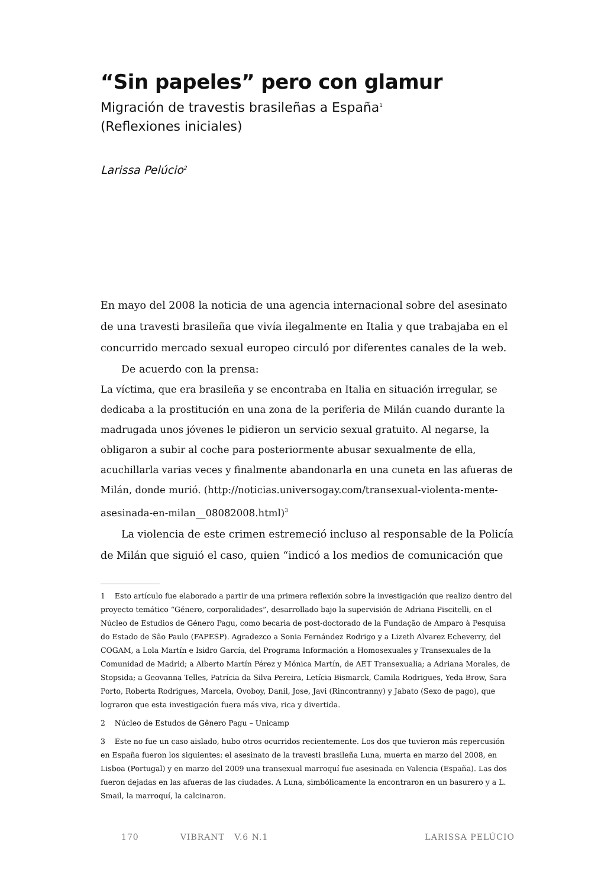“Sin papeles” pero con glamur
Migración de travestis brasileñas a España<sup>1</sup>
(Reflexiones iniciales)
Larissa Pelúcio<sup>2</sup>
En mayo del 2008 la noticia de una agencia internacional sobre del asesinato de una travesti brasileña que vivía ilegalmente en Italia y que trabajaba en el concurrido mercado sexual europeo circuló por diferentes canales de la web.
De acuerdo con la prensa:
La víctima, que era brasileña y se encontraba en Italia en situación irregular, se dedicaba a la prostitución en una zona de la periferia de Milán cuando durante la madrugada unos jóvenes le pidieron un servicio sexual gratuito. Al negarse, la obligaron a subir al coche para posteriormente abusar sexualmente de ella, acuchillarla varias veces y finalmente abandonarla en una cuneta en las afueras de Milán, donde murió. (http://noticias.universogay.com/transexual-violenta-mente-asesinada-en-milan__08082008.html)<sup>3</sup>
La violencia de este crimen estremeció incluso al responsable de la Policía de Milán que siguió el caso, quien “indicó a los medios de comunicación que
1 Esto artículo fue elaborado a partir de una primera reflexión sobre la investigación que realizo dentro del proyecto temático “Género, corporalidades”, desarrollado bajo la supervisión de Adriana Piscitelli, en el Núcleo de Estudios de Género Pagu, como becaria de post-doctorado de la Fundação de Amparo à Pesquisa do Estado de São Paulo (FAPESP). Agradezco a Sonia Fernández Rodrigo y a Lizeth Alvarez Echeverry, del COGAM, a Lola Martín e Isidro García, del Programa Información a Homosexuales y Transexuales de la Comunidad de Madrid; a Alberto Martín Pérez y Mónica Martín, de AET Transexualia; a Adriana Morales, de Stopsida; a Geovanna Telles, Patrícia da Silva Pereira, Letícia Bismarck, Camila Rodrigues, Yeda Brow, Sara Porto, Roberta Rodrigues, Marcela, Ovoboy, Danil, Jose, Javi (Rincontranny) y Jabato (Sexo de pago), que lograron que esta investigación fuera más viva, rica y divertida.
2 Núcleo de Estudos de Gênero Pagu – Unicamp
3 Este no fue un caso aislado, hubo otros ocurridos recientemente. Los dos que tuvieron más repercusión en España fueron los siguientes: el asesinato de la travesti brasileña Luna, muerta en marzo del 2008, en Lisboa (Portugal) y en marzo del 2009 una transexual marroquí fue asesinada en Valencia (España). Las dos fueron dejadas en las afueras de las ciudades. A Luna, simbólicamente la encontraron en un basurero y a L. Smail, la marroquí, la calcinaron.
170 VIBRANT V.6 N.1 LARISSA PELÚCIO